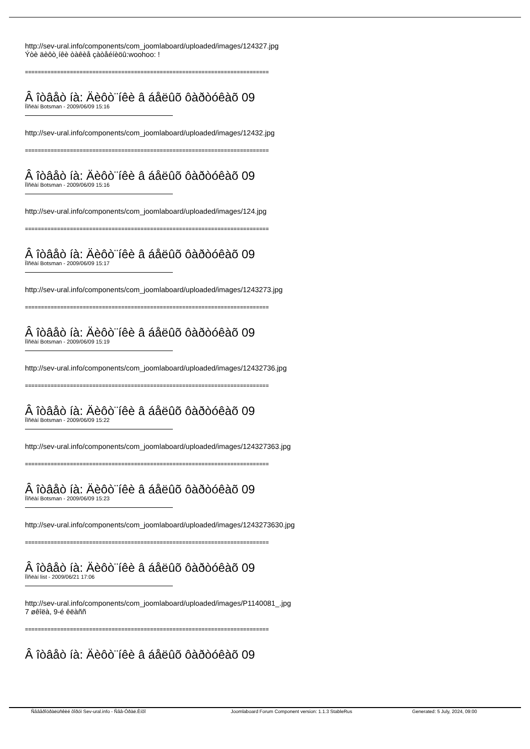http://sev-ural.info/components/com_joomlaboard/uploaded/images/124327.jpg
Ýòè äèôò¸íêè òàêèå çàòåéíèöû:woohoo: !
============================================================================
Â îòâåò íà: Äèôò¨íêè â áåëûõ ôàðòóêàõ 09
Ïîñëàí Botsman - 2009/06/09 15:16
http://sev-ural.info/components/com_joomlaboard/uploaded/images/12432.jpg
============================================================================
Â îòâåò íà: Äèôò¨íêè â áåëûõ ôàðòóêàõ 09
Ïîñëàí Botsman - 2009/06/09 15:16
http://sev-ural.info/components/com_joomlaboard/uploaded/images/124.jpg
============================================================================
Â îòâåò íà: Äèôò¨íêè â áåëûõ ôàðòóêàõ 09
Ïîñëàí Botsman - 2009/06/09 15:17
http://sev-ural.info/components/com_joomlaboard/uploaded/images/1243273.jpg
============================================================================
Â îòâåò íà: Äèôò¨íêè â áåëûõ ôàðòóêàõ 09
Ïîñëàí Botsman - 2009/06/09 15:19
http://sev-ural.info/components/com_joomlaboard/uploaded/images/12432736.jpg
============================================================================
Â îòâåò íà: Äèôò¨íêè â áåëûõ ôàðòóêàõ 09
Ïîñëàí Botsman - 2009/06/09 15:22
http://sev-ural.info/components/com_joomlaboard/uploaded/images/124327363.jpg
============================================================================
Â îòâåò íà: Äèôò¨íêè â áåëûõ ôàðòóêàõ 09
Ïîñëàí Botsman - 2009/06/09 15:23
http://sev-ural.info/components/com_joomlaboard/uploaded/images/1243273630.jpg
============================================================================
Â îòâåò íà: Äèôò¨íêè â áåëûõ ôàðòóêàõ 09
Ïîñëàí list - 2009/06/21 17:06
http://sev-ural.info/components/com_joomlaboard/uploaded/images/P1140081_.jpg
7 øêîëà, 9-é êëàññ
============================================================================
Â îòâåò íà: Äèôò¨íêè â áåëûõ ôàðòóêàõ 09
Ñåâåðîóðàëüñêèé ôîðóì Sev-ural.info - Ñåâ-Óðàë.Èíôî Joomlaboard Forum Component version: 1.1.3 StableRus Generated: 5 July, 2024, 09:00